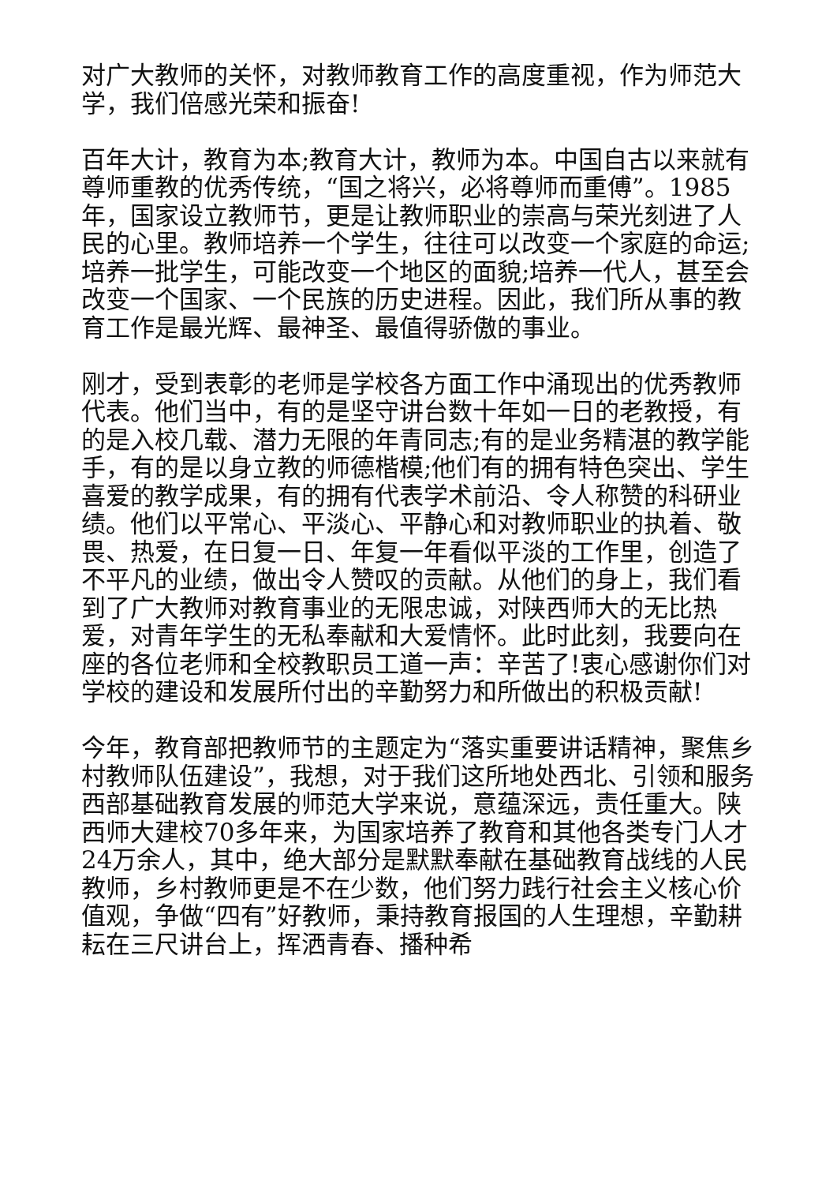对广大教师的关怀，对教师教育工作的高度重视，作为师范大学，我们倍感光荣和振奋!
百年大计，教育为本;教育大计，教师为本。中国自古以来就有尊师重教的优秀传统，“国之将兴，必将尊师而重傅”。1985年，国家设立教师节，更是让教师职业的崇高与荣光刻进了人民的心里。教师培养一个学生，往往可以改变一个家庭的命运;培养一批学生，可能改变一个地区的面貌;培养一代人，甚至会改变一个国家、一个民族的历史进程。因此，我们所从事的教育工作是最光辉、最神圣、最值得骄傲的事业。
刚才，受到表彰的老师是学校各方面工作中涌现出的优秀教师代表。他们当中，有的是坚守讲台数十年如一日的老教授，有的是入校几载、潜力无限的年青同志;有的是业务精湛的教学能手，有的是以身立教的师德楷模;他们有的拥有特色突出、学生喜爱的教学成果，有的拥有代表学术前沿、令人称赞的科研业绩。他们以平常心、平淡心、平静心和对教师职业的执着、敬畏、热爱，在日复一日、年复一年看似平淡的工作里，创造了不平凡的业绩，做出令人赞叹的贡献。从他们的身上，我们看到了广大教师对教育事业的无限忠诚，对陕西师大的无比热爱，对青年学生的无私奉献和大爱情怀。此时此刻，我要向在座的各位老师和全校教职员工道一声：辛苦了!衷心感谢你们对学校的建设和发展所付出的辛勤努力和所做出的积极贡献!
今年，教育部把教师节的主题定为“落实重要讲话精神，聚焦乡村教师队伍建设”，我想，对于我们这所地处西北、引领和服务西部基础教育发展的师范大学来说，意蕴深远，责任重大。陕西师大建校70多年来，为国家培养了教育和其他各类专门人才24万余人，其中，绝大部分是默默奉献在基础教育战线的人民教师，乡村教师更是不在少数，他们努力践行社会主义核心价值观，争做“四有”好教师，秉持教育报国的人生理想，辛勤耕耘在三尺讲台上，挥洒青春、播种希